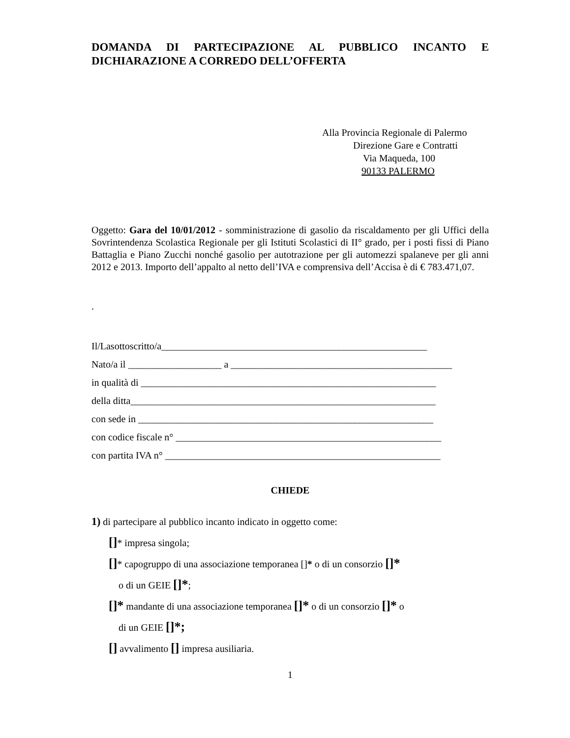DOMANDA DI PARTECIPAZIONE AL PUBBLICO INCANTO E DICHIARAZIONE A CORREDO DELL’OFFERTA
Alla Provincia Regionale di Palermo
Direzione Gare e Contratti
Via Maqueda, 100
90133 PALERMO
Oggetto: Gara del 10/01/2012 - somministrazione di gasolio da riscaldamento per gli Uffici della Sovrintendenza Scolastica Regionale per gli Istituti Scolastici di II° grado, per i posti fissi di Piano Battaglia e Piano Zucchi nonché gasolio per autotrazione per gli automezzi spalaneve per gli anni 2012 e 2013. Importo dell’appalto al netto dell’IVA e comprensiva dell’Accisa è di € 783.471,07.
.
Il/Lasottoscritto/a______________________________________________________
Nato/a il ___________________ a _____________________________________________
in qualità di ____________________________________________________________
della ditta______________________________________________________________
con sede in ____________________________________________________________
con codice fiscale n° ______________________________________________________
con partita IVA n° ________________________________________________________
CHIEDE
1) di partecipare al pubblico incanto indicato in oggetto come:
[]* impresa singola;
[]* capogruppo di una associazione temporanea [ ]* o di un consorzio []*
o di un GEIE []*;
[]* mandante di una associazione temporanea []* o di un consorzio []* o
di un GEIE []*;
[] avvalimento [] impresa ausiliaria.
1